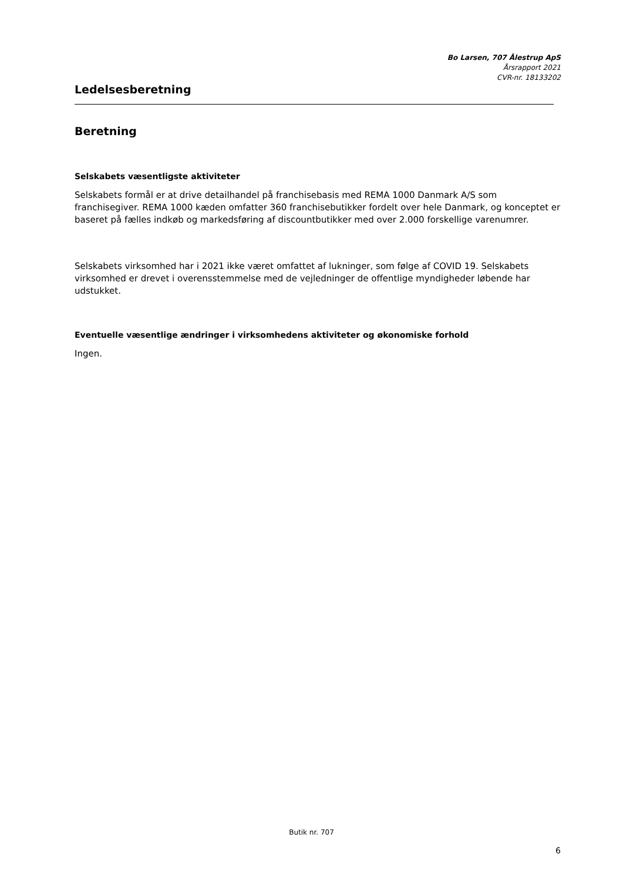Bo Larsen, 707 Ålestrup ApS
Årsrapport 2021
CVR-nr. 18133202
Ledelsesberetning
Beretning
Selskabets væsentligste aktiviteter
Selskabets formål er at drive detailhandel på franchisebasis med REMA 1000 Danmark A/S som franchisegiver. REMA 1000 kæden omfatter 360 franchisebutikker fordelt over hele Danmark, og konceptet er baseret på fælles indkøb og markedsføring af discountbutikker med over 2.000 forskellige varenumrer.
Selskabets virksomhed har i 2021 ikke været omfattet af lukninger, som følge af COVID 19. Selskabets virksomhed er drevet i overensstemmelse med de vejledninger de offentlige myndigheder løbende har udstukket.
Eventuelle væsentlige ændringer i virksomhedens aktiviteter og økonomiske forhold
Ingen.
Butik nr. 707
6